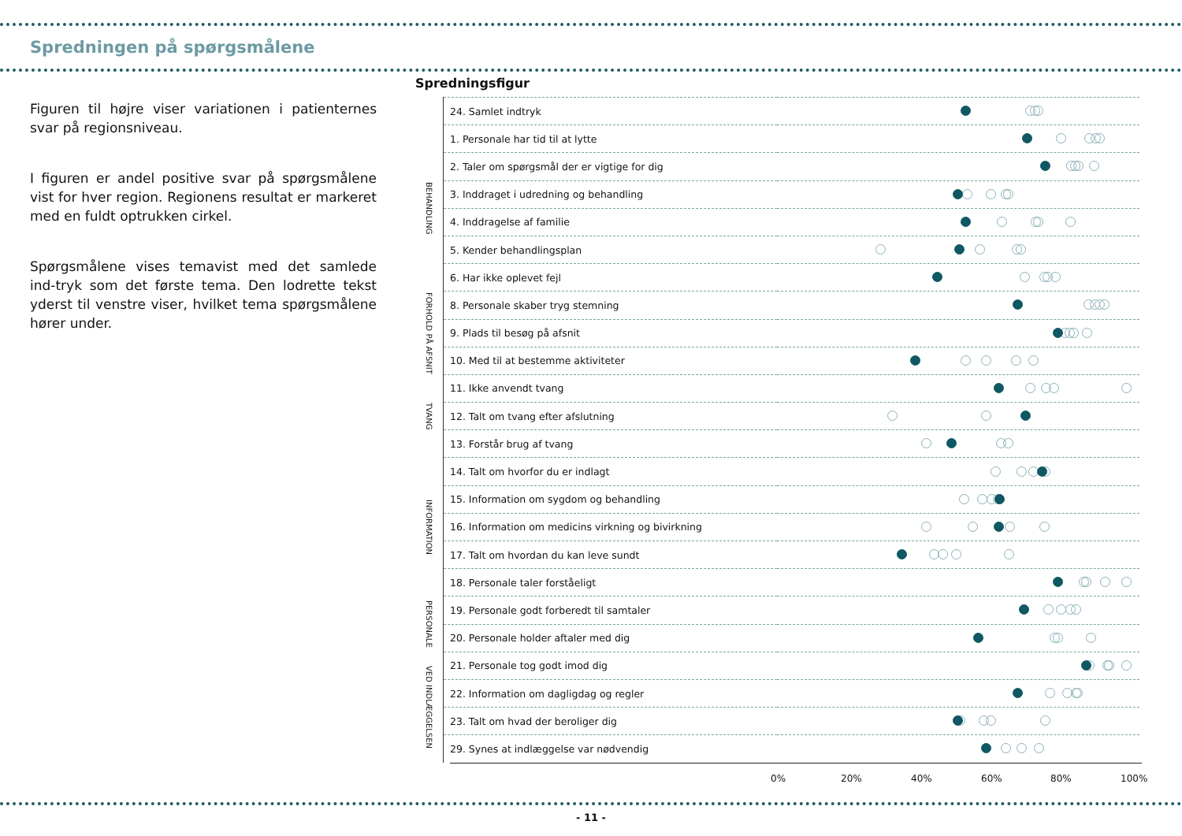Spredningen på spørgsmålene
Figuren til højre viser variationen i patienternes svar på regionsniveau.
I figuren er andel positive svar på spørgsmålene vist for hver region. Regionens resultat er markeret med en fuldt optrukken cirkel.
Spørgsmålene vises temavist med det samlede ind-tryk som det første tema. Den lodrette tekst yderst til venstre viser, hvilket tema spørgsmålene hører under.
Spredningsfigur
| | 24. Samlet indtryk | |
| BEHANDLING | 1. Personale har tid til at lytte | |
| | 2. Taler om spørgsmål der er vigtige for dig | |
| | 3. Inddraget i udredning og behandling | |
| | 4. Inddragelse af familie | |
| | 5. Kender behandlingsplan | |
| | 6. Har ikke oplevet fejl | |
| FORHOLD PÅ AFSNIT | 8. Personale skaber tryg stemning | |
| | 9. Plads til besøg på afsnit | |
| | 10. Med til at bestemme aktiviteter | |
| TVANG | 11. Ikke anvendt tvang | |
| | 12. Talt om tvang efter afslutning | |
| | 13. Forstår brug af tvang | |
| INFORMATION | 14. Talt om hvorfor du er indlagt | |
| | 15. Information om sygdom og behandling | |
| | 16. Information om medicins virkning og bivirkning | |
| | 17. Talt om hvordan du kan leve sundt | |
| | 18. Personale taler forståeligt | |
| PERSONALE | 19. Personale godt forberedt til samtaler | |
| | 20. Personale holder aftaler med dig | |
| VED INDLÆGGELSEN | 21. Personale tog godt imod dig | |
| | 22. Information om dagligdag og regler | |
| | 23. Talt om hvad der beroliger dig | |
| | 29. Synes at indlæggelse var nødvendig | |
0% 20% 40% 60% 80% 100%
- 11 -